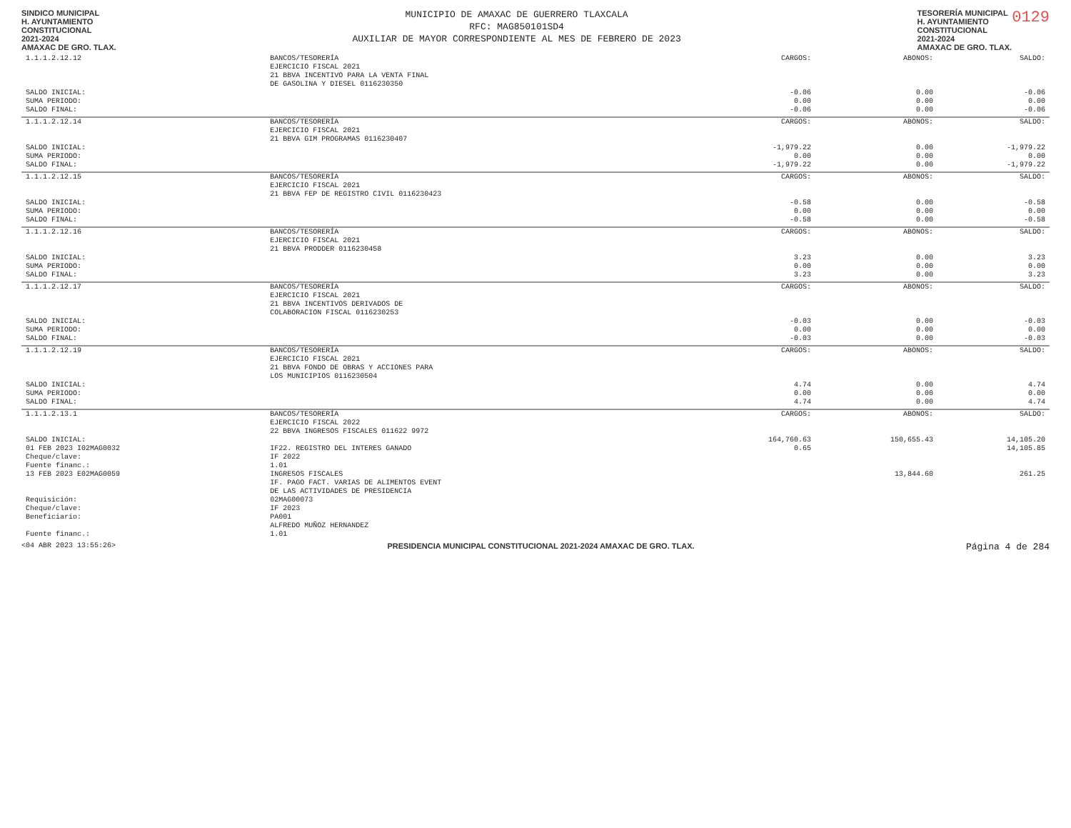SINDICO MUNICIPAL
H. AYUNTAMIENTO
CONSTITUCIONAL
2021-2024
AMAXAC DE GRO. TLAX.
MUNICIPIO DE AMAXAC DE GUERRERO TLAXCALA
RFC: MAG850101SD4
AUXILIAR DE MAYOR CORRESPONDIENTE AL MES DE FEBRERO DE 2023
TESORERÍA MUNICIPAL
H. AYUNTAMIENTO
CONSTITUCIONAL
2021-2024
AMAXAC DE GRO. TLAX.
0129
| 1.1.1.2.12.12 | BANCOS/TESORERÍA EJERCICIO FISCAL 2021 21 BBVA INCENTIVO PARA LA VENTA FINAL DE GASOLINA Y DIESEL 0116230350 | CARGOS: | ABONOS: | SALDO: |
| SALDO INICIAL: | | -0.06 | 0.00 | -0.06 |
| SUMA PERIODO: | | 0.00 | 0.00 | 0.00 |
| SALDO FINAL: | | -0.06 | 0.00 | -0.06 |
| 1.1.1.2.12.14 | BANCOS/TESORERÍA EJERCICIO FISCAL 2021 21 BBVA GIM PROGRAMAS 0116230407 | CARGOS: | ABONOS: | SALDO: |
| SALDO INICIAL: | | -1,979.22 | 0.00 | -1,979.22 |
| SUMA PERIODO: | | 0.00 | 0.00 | 0.00 |
| SALDO FINAL: | | -1,979.22 | 0.00 | -1,979.22 |
| 1.1.1.2.12.15 | BANCOS/TESORERÍA EJERCICIO FISCAL 2021 21 BBVA FEP DE REGISTRO CIVIL 0116230423 | CARGOS: | ABONOS: | SALDO: |
| SALDO INICIAL: | | -0.58 | 0.00 | -0.58 |
| SUMA PERIODO: | | 0.00 | 0.00 | 0.00 |
| SALDO FINAL: | | -0.58 | 0.00 | -0.58 |
| 1.1.1.2.12.16 | BANCOS/TESORERÍA EJERCICIO FISCAL 2021 21 BBVA PRODDER 0116230458 | CARGOS: | ABONOS: | SALDO: |
| SALDO INICIAL: | | 3.23 | 0.00 | 3.23 |
| SUMA PERIODO: | | 0.00 | 0.00 | 0.00 |
| SALDO FINAL: | | 3.23 | 0.00 | 3.23 |
| 1.1.1.2.12.17 | BANCOS/TESORERÍA EJERCICIO FISCAL 2021 21 BBVA INCENTIVOS DERIVADOS DE COLABORACION FISCAL 0116230253 | CARGOS: | ABONOS: | SALDO: |
| SALDO INICIAL: | | -0.03 | 0.00 | -0.03 |
| SUMA PERIODO: | | 0.00 | 0.00 | 0.00 |
| SALDO FINAL: | | -0.03 | 0.00 | -0.03 |
| 1.1.1.2.12.19 | BANCOS/TESORERÍA EJERCICIO FISCAL 2021 21 BBVA FONDO DE OBRAS Y ACCIONES PARA LOS MUNICIPIOS 0116230504 | CARGOS: | ABONOS: | SALDO: |
| SALDO INICIAL: | | 4.74 | 0.00 | 4.74 |
| SUMA PERIODO: | | 0.00 | 0.00 | 0.00 |
| SALDO FINAL: | | 4.74 | 0.00 | 4.74 |
| 1.1.1.2.13.1 | BANCOS/TESORERÍA EJERCICIO FISCAL 2022 22 BBVA INGRESOS FISCALES 011622 9972 | CARGOS: | ABONOS: | SALDO: |
| SALDO INICIAL: | | 164,760.63 | 150,655.43 | 14,105.20 |
| 01 FEB 2023 I02MAG0032 Cheque/clave: Fuente financ.: | IF22. REGISTRO DEL INTERES GANADO IF 2022 1.01 | 0.65 | | 14,105.85 |
| 13 FEB 2023 E02MAG0059 Requisición: Cheque/clave: Beneficiario: Fuente financ.: | INGRESOS FISCALES IF. PAGO FACT. VARIAS DE ALIMENTOS EVENT DE LAS ACTIVIDADES DE PRESIDENCIA 02MAG00073 IF 2023 PA001 ALFREDO MUÑOZ HERNANDEZ 1.01 | | 13,844.60 | 261.25 |
<04 ABR 2023 13:55:26> PRESIDENCIA MUNICIPAL CONSTITUCIONAL 2021-2024 AMAXAC DE GRO. TLAX. Página 4 de 284